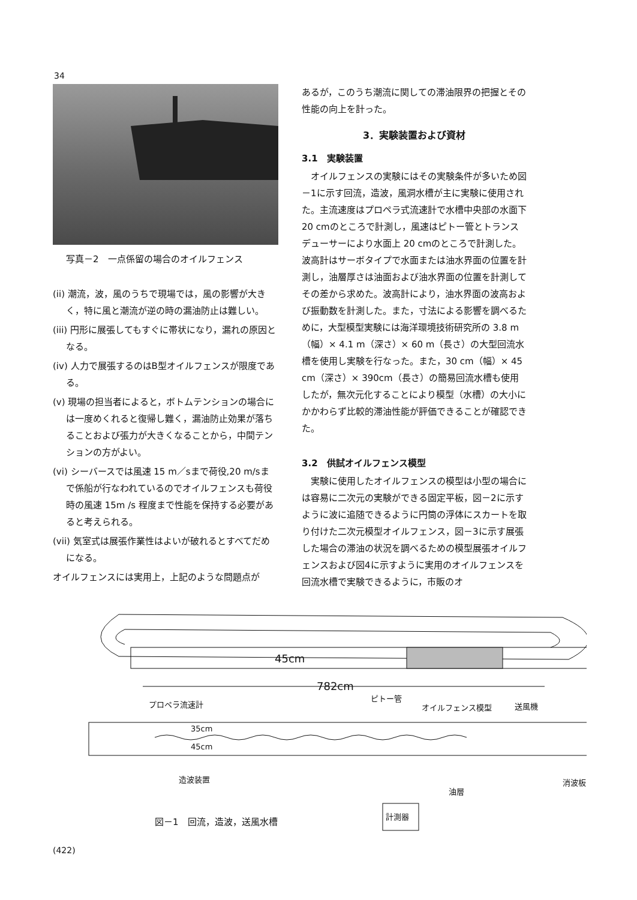34
写真－2　一点係留の場合のオイルフェンス
(ii) 潮流，波，風のうちで現場では，風の影響が大きく，特に風と潮流が逆の時の漏油防止は難しい。
(iii) 円形に展張してもすぐに帯状になり，漏れの原因となる。
(iv) 人力で展張するのはB型オイルフェンスが限度である。
(v) 現場の担当者によると，ボトムテンションの場合には一度めくれると復帰し難く，漏油防止効果が落ちることおよび張力が大きくなることから，中間テンションの方がよい。
(vi) シーバースでは風速 15 m／sまで荷役,20 m/sまで係船が行なわれているのでオイルフェンスも荷役時の風速 15m /s 程度まで性能を保持する必要があると考えられる。
(vii) 気室式は展張作業性はよいが破れるとすべてだめになる。
オイルフェンスには実用上，上記のような問題点が
あるが，このうち潮流に関しての滞油限界の把握とその性能の向上を計った。
3．実験装置および資材
3.1　実験装置
オイルフェンスの実験にはその実験条件が多いため図－1に示す回流，造波，風洞水槽が主に実験に使用された。主流速度はプロペラ式流速計で水槽中央部の水面下 20 cmのところで計測し，風速はピトー管とトランスデューサーにより水面上 20 cmのところで計測した。波高計はサーボタイプで水面または油水界面の位置を計測し，油層厚さは油面および油水界面の位置を計測してその差から求めた。波高計により，油水界面の波高および振動数を計測した。また，寸法による影響を調べるために，大型模型実験には海洋環境技術研究所の 3.8 m（幅）× 4.1 m（深さ）× 60 m（長さ）の大型回流水槽を使用し実験を行なった。また，30 cm（幅）× 45 cm（深さ）× 390cm（長さ）の簡易回流水槽も使用したが，無次元化することにより模型（水槽）の大小にかかわらず比較的滞油性能が評価できることが確認できた。
3.2　供試オイルフェンス模型
実験に使用したオイルフェンスの模型は小型の場合には容易に二次元の実験ができる固定平板，図－2に示すように波に追随できるように円筒の浮体にスカートを取り付けた二次元模型オイルフェンス，図－3に示す展張した場合の滞油の状況を調べるための模型展張オイルフェンスおよび図4に示すように実用のオイルフェンスを回流水槽で実験できるように，市販のオ
45cm
782cm
プロペラ流速計
ピトー管
オイルフェンス模型
送風機
35cm
45cm
造波装置
油層
消波板
計測器
図－1　回流，造波，送風水槽
(422)